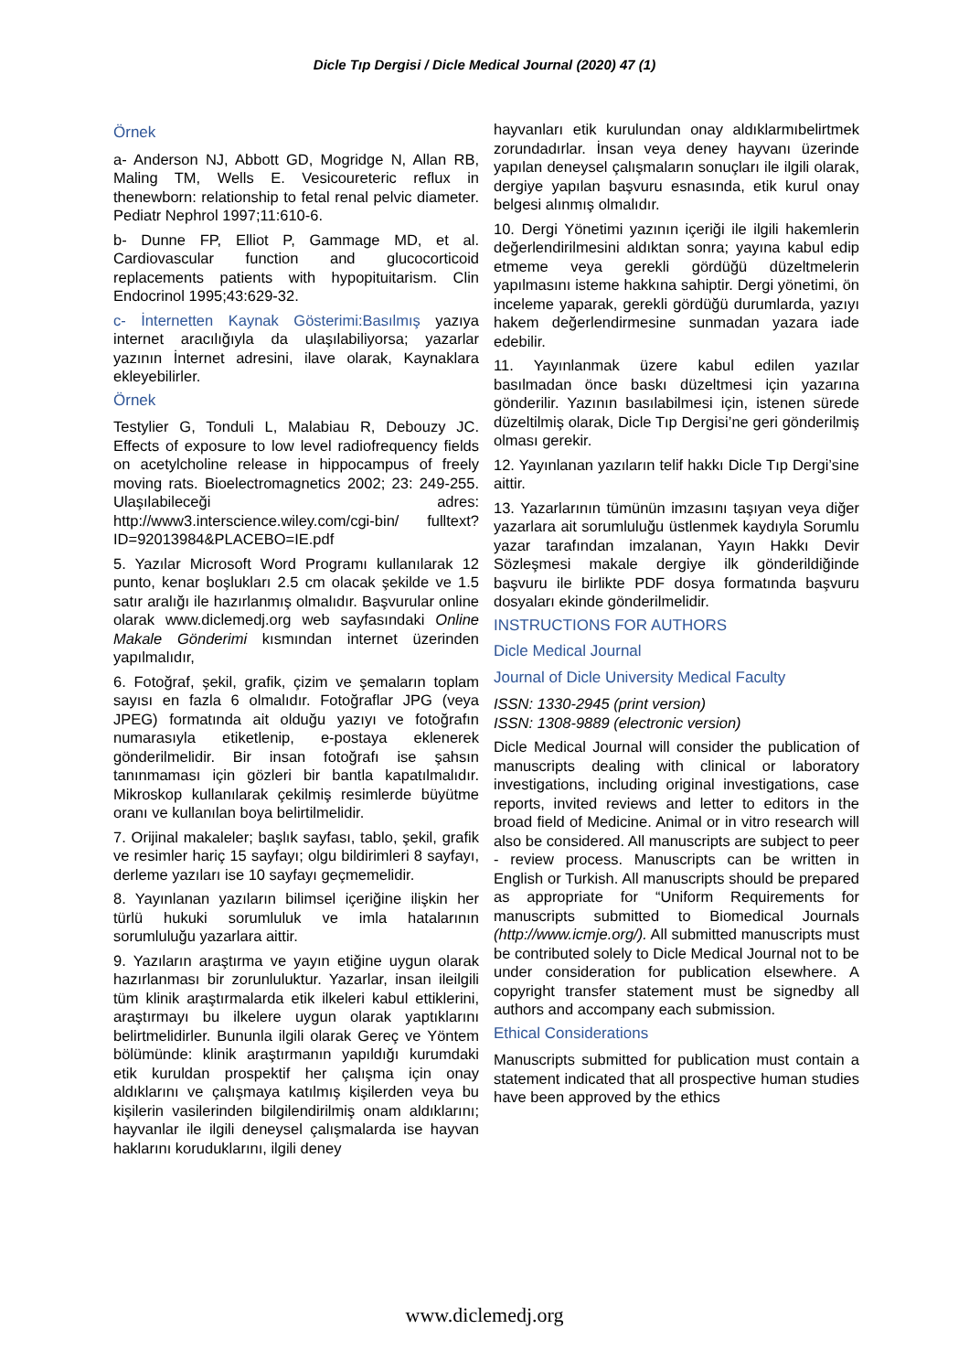Dicle Tıp Dergisi / Dicle Medical Journal (2020) 47 (1)
Örnek
a- Anderson NJ, Abbott GD, Mogridge N, Allan RB, Maling TM, Wells E. Vesicoureteric reflux in thenewborn: relationship to fetal renal pelvic diameter. Pediatr Nephrol 1997;11:610-6.
b- Dunne FP, Elliot P, Gammage MD, et al. Cardiovascular function and glucocorticoid replacements patients with hypopituitarism. Clin Endocrinol 1995;43:629-32.
c- İnternetten Kaynak Gösterimi:Basılmış yazıya internet aracılığıyla da ulaşılabiliyorsa; yazarlar yazının İnternet adresini, ilave olarak, Kaynaklara ekleyebilirler.
Örnek
Testylier G, Tonduli L, Malabiau R, Debouzy JC. Effects of exposure to low level radiofrequency fields on acetylcholine release in hippocampus of freely moving rats. Bioelectromagnetics 2002; 23: 249-255. Ulaşılabileceği adres: http://www3.interscience.wiley.com/cgi-bin/ fulltext?ID=92013984&PLACEBO=IE.pdf
5. Yazılar Microsoft Word Programı kullanılarak 12 punto, kenar boşlukları 2.5 cm olacak şekilde ve 1.5 satır aralığı ile hazırlanmış olmalıdır. Başvurular online olarak www.diclemedj.org web sayfasındaki Online Makale Gönderimi kısmından internet üzerinden yapılmalıdır,
6. Fotoğraf, şekil, grafik, çizim ve şemaların toplam sayısı en fazla 6 olmalıdır. Fotoğraflar JPG (veya JPEG) formatında ait olduğu yazıyı ve fotoğrafın numarasıyla etiketlenip, e-postaya eklenerek gönderilmelidir. Bir insan fotoğrafı ise şahsın tanınmaması için gözleri bir bantla kapatılmalıdır. Mikroskop kullanılarak çekilmiş resimlerde büyütme oranı ve kullanılan boya belirtilmelidir.
7. Orijinal makaleler; başlık sayfası, tablo, şekil, grafik ve resimler hariç 15 sayfayı; olgu bildirimleri 8 sayfayı, derleme yazıları ise 10 sayfayı geçmemelidir.
8. Yayınlanan yazıların bilimsel içeriğine ilişkin her türlü hukuki sorumluluk ve imla hatalarının sorumluluğu yazarlara aittir.
9. Yazıların araştırma ve yayın etiğine uygun olarak hazırlanması bir zorunluluktur. Yazarlar, insan ileilgili tüm klinik araştırmalarda etik ilkeleri kabul ettiklerini, araştırmayı bu ilkelere uygun olarak yaptıklarını belirtmelidirler. Bununla ilgili olarak Gereç ve Yöntem bölümünde: klinik araştırmanın yapıldığı kurumdaki etik kuruldan prospektif her çalışma için onay aldıklarını ve çalışmaya katılmış kişilerden veya bu kişilerin vasilerinden bilgilendirilmiş onam aldıklarını; hayvanlar ile ilgili deneysel çalışmalarda ise hayvan haklarını koruduklarını, ilgili deney
hayvanları etik kurulundan onay aldıklarmıbelirtmek zorundadırlar. İnsan veya deney hayvanı üzerinde yapılan deneysel çalışmaların sonuçları ile ilgili olarak, dergiye yapılan başvuru esnasında, etik kurul onay belgesi alınmış olmalıdır.
10. Dergi Yönetimi yazının içeriği ile ilgili hakemlerin değerlendirilmesini aldıktan sonra; yayına kabul edip etmeme veya gerekli gördüğü düzeltmelerin yapılmasını isteme hakkına sahiptir. Dergi yönetimi, ön inceleme yaparak, gerekli gördüğü durumlarda, yazıyı hakem değerlendirmesine sunmadan yazara iade edebilir.
11. Yayınlanmak üzere kabul edilen yazılar basılmadan önce baskı düzeltmesi için yazarına gönderilir. Yazının basılabilmesi için, istenen sürede düzeltilmiş olarak, Dicle Tıp Dergisi’ne geri gönderilmiş olması gerekir.
12. Yayınlanan yazıların telif hakkı Dicle Tıp Dergi’sine aittir.
13. Yazarlarının tümünün imzasını taşıyan veya diğer yazarlara ait sorumluluğu üstlenmek kaydıyla Sorumlu yazar tarafından imzalanan, Yayın Hakkı Devir Sözleşmesi makale dergiye ilk gönderildiğinde başvuru ile birlikte PDF dosya formatında başvuru dosyaları ekinde gönderilmelidir.
INSTRUCTIONS FOR AUTHORS
Dicle Medical Journal
Journal of Dicle University Medical Faculty
ISSN: 1330-2945 (print version)
ISSN: 1308-9889 (electronic version)
Dicle Medical Journal will consider the publication of manuscripts dealing with clinical or laboratory investigations, including original investigations, case reports, invited reviews and letter to editors in the broad field of Medicine. Animal or in vitro research will also be considered. All manuscripts are subject to peer - review process. Manuscripts can be written in English or Turkish. All manuscripts should be prepared as appropriate for “Uniform Requirements for manuscripts submitted to Biomedical Journals (http://www.icmje.org/). All submitted manuscripts must be contributed solely to Dicle Medical Journal not to be under consideration for publication elsewhere. A copyright transfer statement must be signedby all authors and accompany each submission.
Ethical Considerations
Manuscripts submitted for publication must contain a statement indicated that all prospective human studies have been approved by the ethics
www.diclemedj.org